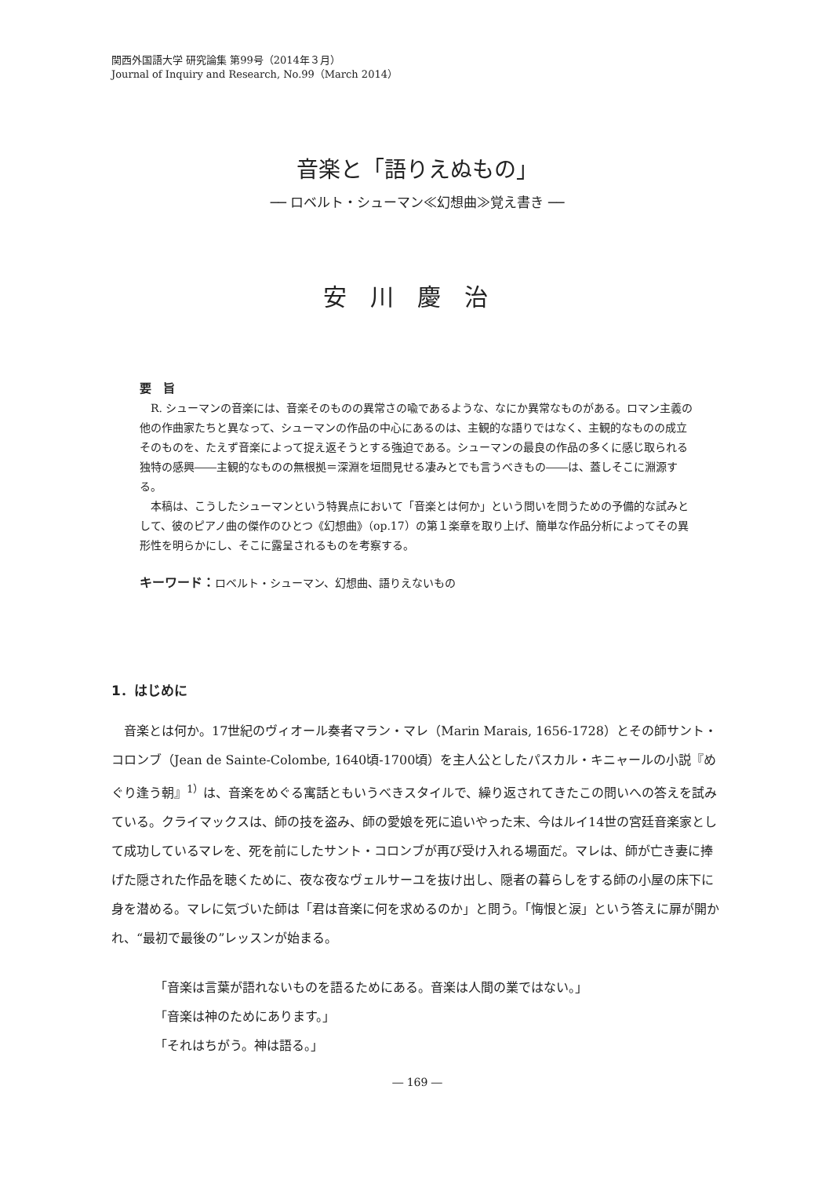関西外国語大学 研究論集 第99号（2014年３月）
Journal of Inquiry and Research, No.99（March 2014）
音楽と「語りえぬもの」
── ロベルト・シューマン≪幻想曲≫覚え書き ──
安川慶治
要　旨
R. シューマンの音楽には、音楽そのものの異常さの喩であるような、なにか異常なものがある。ロマン主義の他の作曲家たちと異なって、シューマンの作品の中心にあるのは、主観的な語りではなく、主観的なものの成立そのものを、たえず音楽によって捉え返そうとする強迫である。シューマンの最良の作品の多くに感じ取られる独特の感興――主観的なものの無根拠＝深淵を垣間見せる凄みとでも言うべきもの――は、蓋しそこに淵源する。
本稿は、こうしたシューマンという特異点において「音楽とは何か」という問いを問うための予備的な試みとして、彼のピアノ曲の傑作のひとつ《幻想曲》（op.17）の第１楽章を取り上げ、簡単な作品分析によってその異形性を明らかにし、そこに露呈されるものを考察する。
キーワード：ロベルト・シューマン、幻想曲、語りえないもの
1．はじめに
音楽とは何か。17世紀のヴィオール奏者マラン・マレ（Marin Marais, 1656-1728）とその師サント・コロンブ（Jean de Sainte-Colombe, 1640頃-1700頃）を主人公としたパスカル・キニャールの小説『めぐり逢う朝』<sup>1）</sup>は、音楽をめぐる寓話ともいうべきスタイルで、繰り返されてきたこの問いへの答えを試みている。クライマックスは、師の技を盗み、師の愛娘を死に追いやった末、今はルイ14世の宮廷音楽家として成功しているマレを、死を前にしたサント・コロンブが再び受け入れる場面だ。マレは、師が亡き妻に捧げた隠された作品を聴くために、夜な夜なヴェルサーユを抜け出し、隠者の暮らしをする師の小屋の床下に身を潜める。マレに気づいた師は「君は音楽に何を求めるのか」と問う。「悔恨と涙」という答えに扉が開かれ、“最初で最後の”レッスンが始まる。
「音楽は言葉が語れないものを語るためにある。音楽は人間の業ではない。」
「音楽は神のためにあります。」
「それはちがう。神は語る。」
― 169 ―